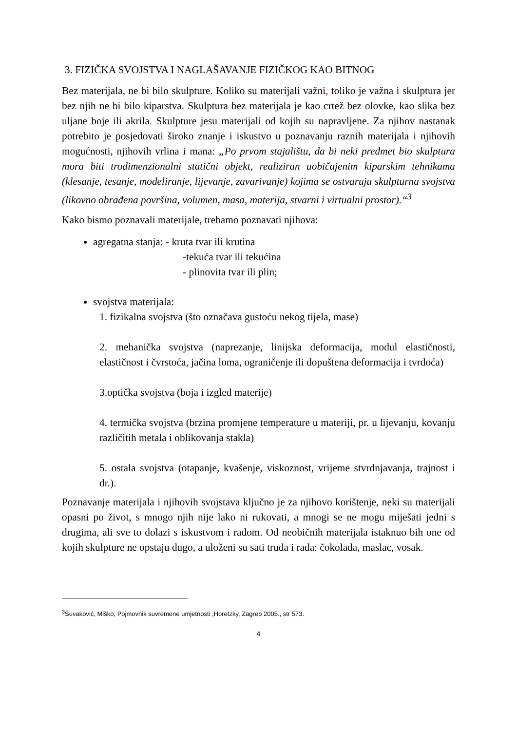3. FIZIČKA SVOJSTVA I NAGLAŠAVANJE FIZIČKOG KAO BITNOG
Bez materijala, ne bi bilo skulpture. Koliko su materijali važni, toliko je važna i skulptura jer bez njih ne bi bilo kiparstva. Skulptura bez materijala je kao crtež bez olovke, kao slika bez uljane boje ili akrila. Skulpture jesu materijali od kojih su napravljene. Za njihov nastanak potrebito je posjedovati široko znanje i iskustvo u poznavanju raznih materijala i njihovih mogućnosti, njihovih vrlina i mana: „Po prvom stajalištu, da bi neki predmet bio skulptura mora biti trodimenzionalni statični objekt, realiziran uobičajenim kiparskim tehnikama (klesanje, tesanje, modeliranje, lijevanje, zavarivanje) kojima se ostvaruju skulpturna svojstva (likovno obrađena površina, volumen, masa, materija, stvarni i virtualni prostor).“<sup>3</sup>
Kako bismo poznavali materijale, trebamo poznavati njihova:
agregatna stanja: - kruta tvar ili krutina
-tekuća tvar ili tekućina
- plinovita tvar ili plin;
svojstva materijala:
1. fizikalna svojstva (što označava gustoću nekog tijela, mase)
2. mehanička svojstva (naprezanje, linijska deformacija, modul elastičnosti, elastičnost i čvrstoća, jačina loma, ograničenje ili dopuštena deformacija i tvrdoća)
3.optička svojstva (boja i izgled materije)
4. termička svojstva (brzina promjene temperature u materiji, pr. u lijevanju, kovanju različitih metala i oblikovanja stakla)
5. ostala svojstva (otapanje, kvašenje, viskoznost, vrijeme stvrdnjavanja, trajnost i dr.).
Poznavanje materijala i njihovih svojstava ključno je za njihovo korištenje, neki su materijali opasni po život, s mnogo njih nije lako ni rukovati, a mnogi se ne mogu miješati jedni s drugima, ali sve to dolazi s iskustvom i radom. Od neobičnih materijala istaknuo bih one od kojih skulpture ne opstaju dugo, a uloženi su sati truda i rada: čokolada, maslac, vosak.
<sup>3</sup> Šuvaković, Miško, Pojmovnik suvremene umjetnosti ,Horetzky, Zagreb 2005., str 573.
4